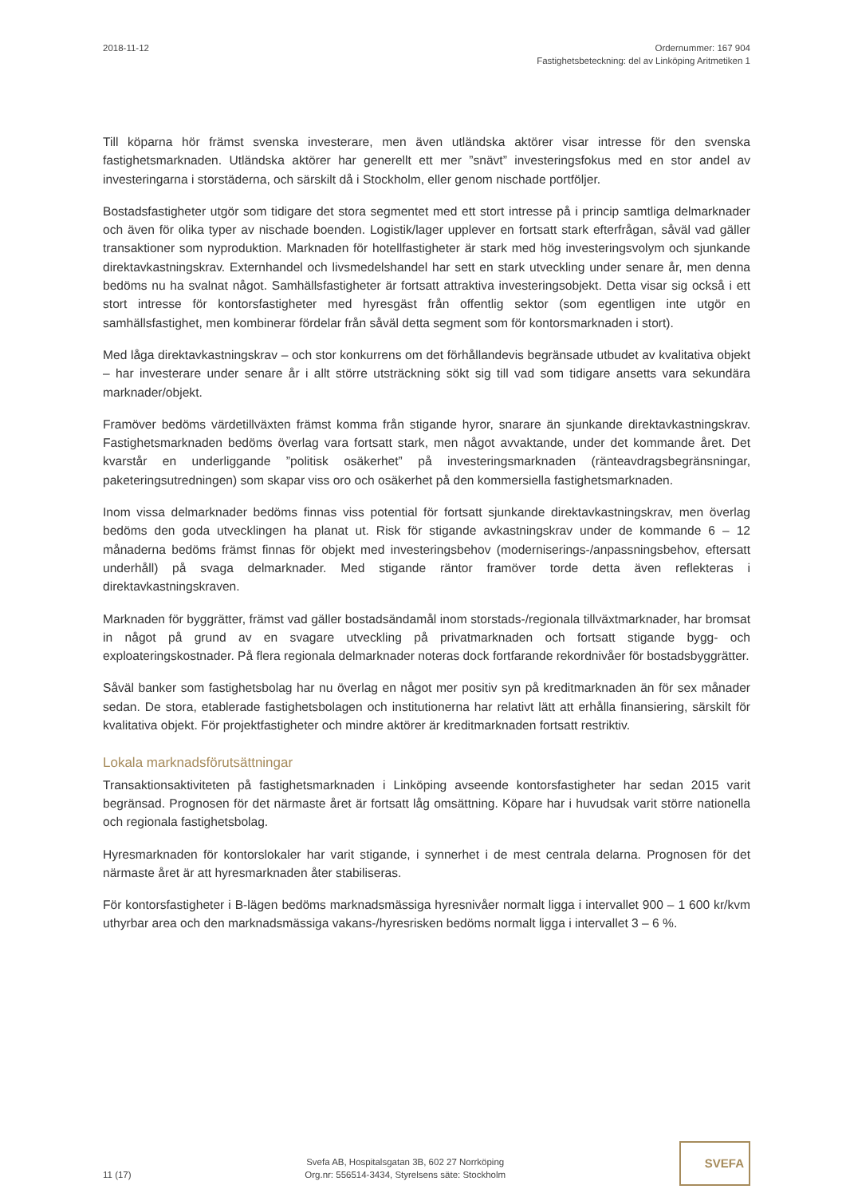2018-11-12 Ordernummer: 167 904
Fastighetsbeteckning: del av Linköping Aritmetiken 1
Till köparna hör främst svenska investerare, men även utländska aktörer visar intresse för den svenska fastighetsmarknaden. Utländska aktörer har generellt ett mer ”snävt” investeringsfokus med en stor andel av investeringarna i storstäderna, och särskilt då i Stockholm, eller genom nischade portföljer.
Bostadsfastigheter utgör som tidigare det stora segmentet med ett stort intresse på i princip samtliga delmarknader och även för olika typer av nischade boenden. Logistik/lager upplever en fortsatt stark efterfrågan, såväl vad gäller transaktioner som nyproduktion. Marknaden för hotellfastigheter är stark med hög investeringsvolym och sjunkande direktavkastningskrav. Externhandel och livsmedelshandel har sett en stark utveckling under senare år, men denna bedöms nu ha svalnat något. Samhällsfastigheter är fortsatt attraktiva investeringsobjekt. Detta visar sig också i ett stort intresse för kontorsfastigheter med hyresgäst från offentlig sektor (som egentligen inte utgör en samhällsfastighet, men kombinerar fördelar från såväl detta segment som för kontorsmarknaden i stort).
Med låga direktavkastningskrav – och stor konkurrens om det förhållandevis begränsade utbudet av kvalitativa objekt – har investerare under senare år i allt större utsträckning sökt sig till vad som tidigare ansetts vara sekundära marknader/objekt.
Framöver bedöms värdetillväxten främst komma från stigande hyror, snarare än sjunkande direktavkastningskrav. Fastighetsmarknaden bedöms överlag vara fortsatt stark, men något avvaktande, under det kommande året. Det kvarstår en underliggande ”politisk osäkerhet” på investeringsmarknaden (ränteavdragsbegränsningar, paketeringsutredningen) som skapar viss oro och osäkerhet på den kommersiella fastighetsmarknaden.
Inom vissa delmarknader bedöms finnas viss potential för fortsatt sjunkande direktavkastningskrav, men överlag bedöms den goda utvecklingen ha planat ut. Risk för stigande avkastningskrav under de kommande 6 – 12 månaderna bedöms främst finnas för objekt med investeringsbehov (moderniserings-/anpassningsbehov, eftersatt underhåll) på svaga delmarknader. Med stigande räntor framöver torde detta även reflekteras i direktavkastningskraven.
Marknaden för byggrätter, främst vad gäller bostadsändamål inom storstads-/regionala tillväxtmarknader, har bromsat in något på grund av en svagare utveckling på privatmarknaden och fortsatt stigande bygg- och exploateringskostnader. På flera regionala delmarknader noteras dock fortfarande rekordnivåer för bostadsbyggrätter.
Såväl banker som fastighetsbolag har nu överlag en något mer positiv syn på kreditmarknaden än för sex månader sedan. De stora, etablerade fastighetsbolagen och institutionerna har relativt lätt att erhålla finansiering, särskilt för kvalitativa objekt. För projektfastigheter och mindre aktörer är kreditmarknaden fortsatt restriktiv.
Lokala marknadsförutsättningar
Transaktionsaktiviteten på fastighetsmarknaden i Linköping avseende kontorsfastigheter har sedan 2015 varit begränsad. Prognosen för det närmaste året är fortsatt låg omsättning. Köpare har i huvudsak varit större nationella och regionala fastighetsbolag.
Hyresmarknaden för kontorslokaler har varit stigande, i synnerhet i de mest centrala delarna. Prognosen för det närmaste året är att hyresmarknaden åter stabiliseras.
För kontorsfastigheter i B-lägen bedöms marknadsmässiga hyresnivåer normalt ligga i intervallet 900 – 1 600 kr/kvm uthyrbar area och den marknadsmässiga vakans-/hyresrisken bedöms normalt ligga i intervallet 3 – 6 %.
11 (17)
Svefa AB, Hospitalsgatan 3B, 602 27 Norrköping
Org.nr: 556514-3434, Styrelsens säte: Stockholm
SVEFA